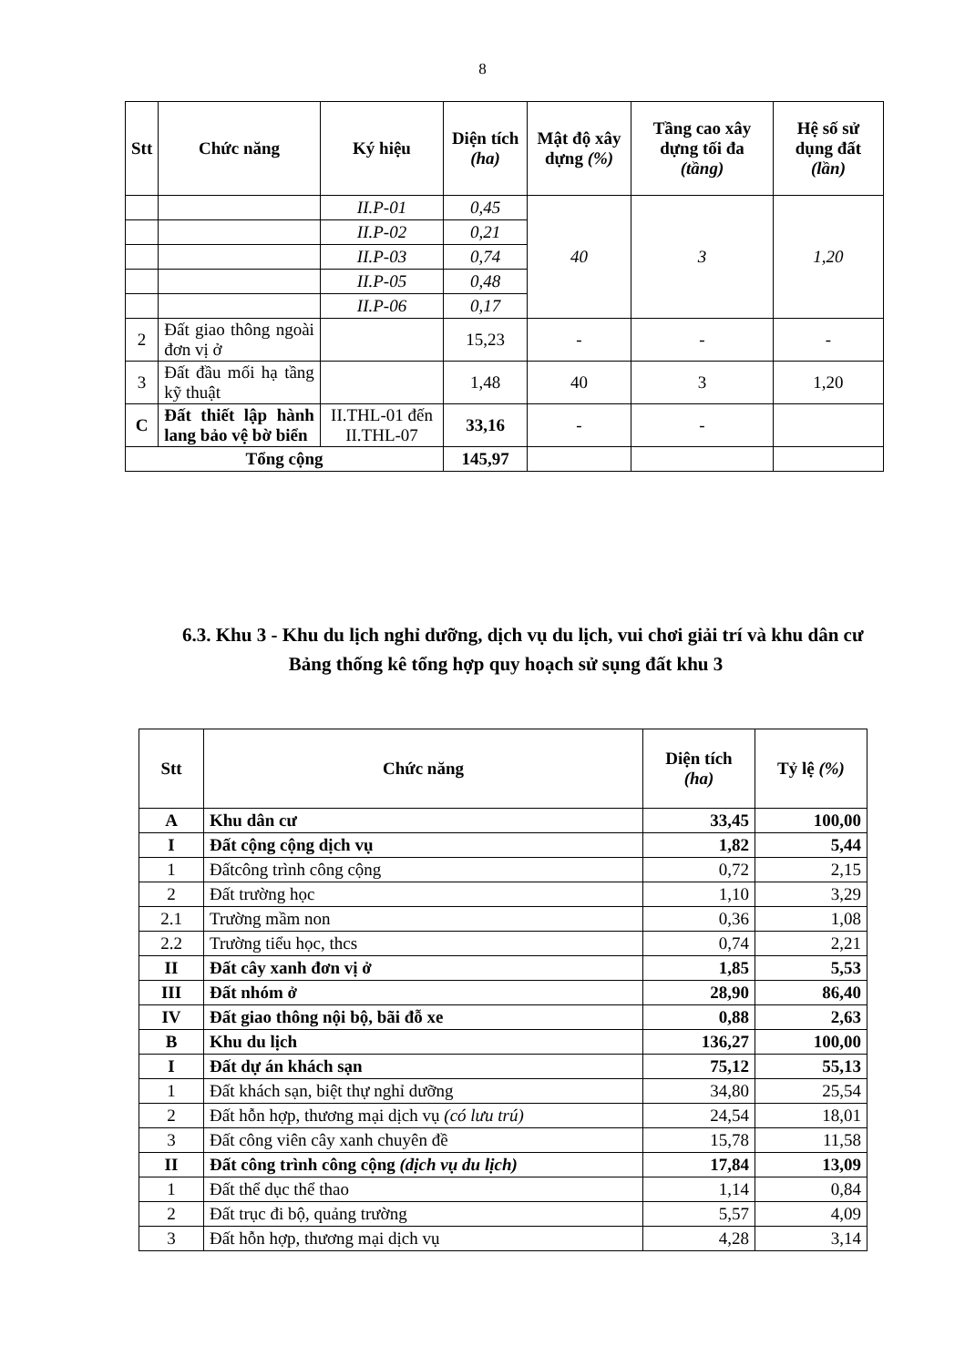8
| Stt | Chức năng | Ký hiệu | Diện tích (ha) | Mật độ xây dựng (%) | Tầng cao xây dựng tối đa (tầng) | Hệ số sử dụng đất (lần) |
| --- | --- | --- | --- | --- | --- | --- |
| | | II.P-01 | 0,45 | 40 | 3 | 1,20 |
| | | II.P-02 | 0,21 | | | |
| | | II.P-03 | 0,74 | | | |
| | | II.P-05 | 0,48 | | | |
| | | II.P-06 | 0,17 | | | |
| 2 | Đất giao thông ngoài đơn vị ở | | 15,23 | - | - | - |
| 3 | Đất đầu mối hạ tầng kỹ thuật | | 1,48 | 40 | 3 | 1,20 |
| C | Đất thiết lập hành lang bảo vệ bờ biển | II.THL-01 đến II.THL-07 | 33,16 | - | - | |
| Tổng cộng | | | 145,97 | | | |
6.3. Khu 3 - Khu du lịch nghỉ dưỡng, dịch vụ du lịch, vui chơi giải trí và khu dân cư
Bảng thống kê tổng hợp quy hoạch sử sụng đất khu 3
| Stt | Chức năng | Diện tích (ha) | Tỷ lệ (%) |
| --- | --- | --- | --- |
| A | Khu dân cư | 33,45 | 100,00 |
| I | Đất cộng cộng dịch vụ | 1,82 | 5,44 |
| 1 | Đấtcông trình công cộng | 0,72 | 2,15 |
| 2 | Đất trường học | 1,10 | 3,29 |
| 2.1 | Trường mầm non | 0,36 | 1,08 |
| 2.2 | Trường tiểu học, thcs | 0,74 | 2,21 |
| II | Đất cây xanh đơn vị ở | 1,85 | 5,53 |
| III | Đất nhóm ở | 28,90 | 86,40 |
| IV | Đất giao thông nội bộ, bãi đỗ xe | 0,88 | 2,63 |
| B | Khu du lịch | 136,27 | 100,00 |
| I | Đất dự án khách sạn | 75,12 | 55,13 |
| 1 | Đất khách sạn, biệt thự nghỉ dưỡng | 34,80 | 25,54 |
| 2 | Đất hỗn hợp, thương mại dịch vụ (có lưu trú) | 24,54 | 18,01 |
| 3 | Đất công viên cây xanh chuyên đề | 15,78 | 11,58 |
| II | Đất công trình công cộng (dịch vụ du lịch) | 17,84 | 13,09 |
| 1 | Đất thể dục thể thao | 1,14 | 0,84 |
| 2 | Đất trục đi bộ, quảng trường | 5,57 | 4,09 |
| 3 | Đất hỗn hợp, thương mại dịch vụ | 4,28 | 3,14 |